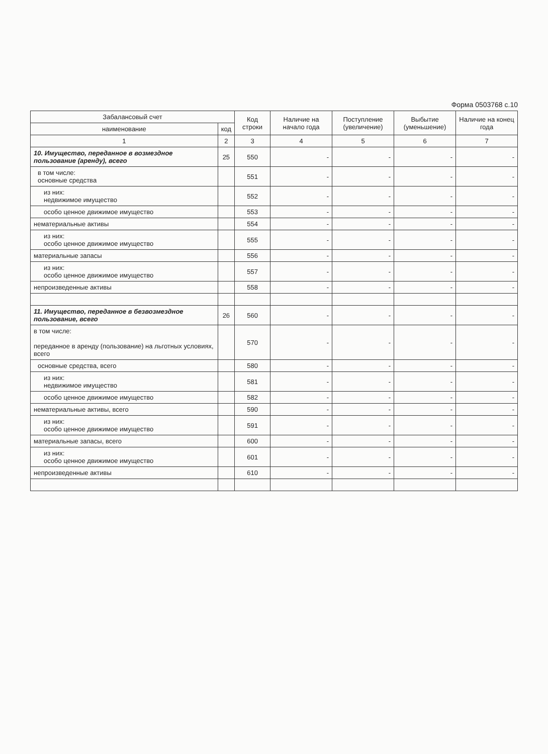Форма 0503768 с.10
| Забалансовый счет | | Код строки | Наличие на начало года | Поступление (увеличение) | Выбытие (уменьшение) | Наличие на конец года |
| --- | --- | --- | --- | --- | --- | --- |
| наименование | код | | | | | |
| 1 | 2 | 3 | 4 | 5 | 6 | 7 |
| 10. Имущество, переданное в возмездное пользование (аренду), всего | 25 | 550 | - | - | - | - |
| в том числе: основные средства | | 551 | - | - | - | - |
| из них: недвижимое имущество | | 552 | - | - | - | - |
| особо ценное движимое имущество | | 553 | - | - | - | - |
| нематериальные активы | | 554 | - | - | - | - |
| из них: особо ценное движимое имущество | | 555 | - | - | - | - |
| материальные запасы | | 556 | - | - | - | - |
| из них: особо ценное движимое имущество | | 557 | - | - | - | - |
| непроизведенные активы | | 558 | - | - | - | - |
| 11. Имущество, переданное в безвозмездное пользование, всего | 26 | 560 | - | - | - | - |
| в том числе: переданное в аренду (пользование) на льготных условиях, всего | | 570 | - | - | - | - |
| основные средства, всего | | 580 | - | - | - | - |
| из них: недвижимое имущество | | 581 | - | - | - | - |
| особо ценное движимое имущество | | 582 | - | - | - | - |
| нематериальные активы, всего | | 590 | - | - | - | - |
| из них: особо ценное движимое имущество | | 591 | - | - | - | - |
| материальные запасы, всего | | 600 | - | - | - | - |
| из них: особо ценное движимое имущество | | 601 | - | - | - | - |
| непроизведенные активы | | 610 | - | - | - | - |